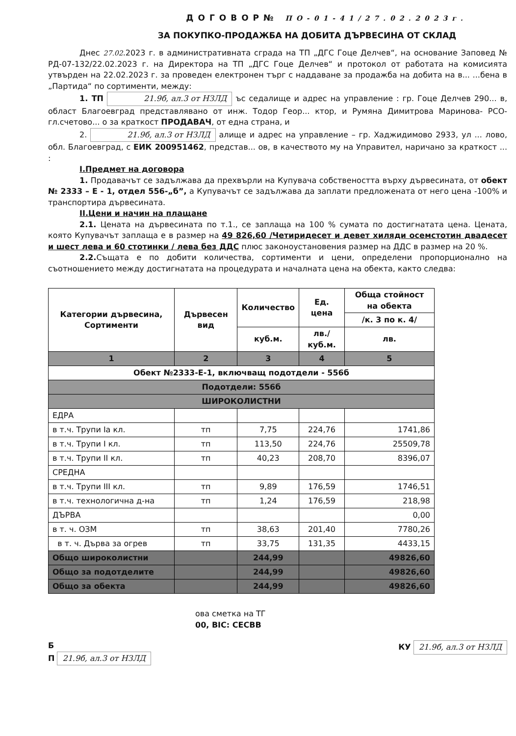ДОГОВОР№ ПО-01-41/27.02.2023г.
ЗА ПОКУПКО-ПРОДАЖБА НА ДОБИТА ДЪРВЕСИНА ОТ СКЛАД
Днес 27.02.2023 г. в административната сграда на ТП „ДГС Гоце Делчев“, на основание Заповед № РД-07-132/22.02.2023 г. на Директора на ТП „ДГС Гоце Делчев“ и протокол от работата на комисията утвърден на 22.02.2023 г. за проведен електронен търг с наддаване за продажба на добита на в... ...бена в „Партида“ по сортименти, между:
1. ТП 21.9б, ал.3 от НЗЛД ъс седалище и адрес на управление : гр. Гоце Делчев 290... в, област Благоевград представлявано от инж. Тодор Геор... ктор, и Румяна Димитрова Маринова- РСО-гл.счетово... о за краткост ПРОДАВАЧ, от една страна, и
2. 21.9б, ал.3 от НЗЛД алище и адрес на управление – гр. Хаджидимово 2933, ул ... лово, обл. Благоевград, с ЕИК 200951462, представ... ов, в качеството му на Управител, наричано за краткост ... :
I.Предмет на договора
1. Продавачът се задължава да прехвърли на Купувача собствеността върху дървесината, от обект № 2333 – Е - 1, отдел 556-„б”, а Купувачът се задължава да заплати предложената от него цена -100% и транспортира дървесината.
II.Цени и начин на плащане
2.1. Цената на дървесината по т.1., се заплаща на 100 % сумата по достигнатата цена. Цената, която Купувачът заплаща е в размер на 49 826,60 /Четиридесет и девет хиляди осемстотин двадесет и шест лева и 60 стотинки / лева без ДДС плюс законоустановения размер на ДДС в размер на 20 %.
2.2. Същата е по добити количества, сортименти и цени, определени пропорционално на съотношението между достигнатата на процедурата и началната цена на обекта, както следва:
| Категории дървесина, Сортименти | Дървесен вид | Количество | Ед. цена | Обща стойност на обекта |
| --- | --- | --- | --- | --- |
| | | | | /к. 3 по к. 4/ |
| | | куб.м. | лв./куб.м. | лв. |
| 1 | 2 | 3 | 4 | 5 |
| Обект №2333-Е-1, включващ подотдели - 556б | | | | |
| Подотдели: 556б | | | | |
| ШИРОКОЛИСТНИ | | | | |
| ЕДРА | | | | |
| в т.ч. Трупи Iа кл. | тп | 7,75 | 224,76 | 1741,86 |
| в т.ч. Трупи I кл. | тп | 113,50 | 224,76 | 25509,78 |
| в т.ч. Трупи II кл. | тп | 40,23 | 208,70 | 8396,07 |
| СРЕДНА | | | | |
| в т.ч. Трупи III кл. | тп | 9,89 | 176,59 | 1746,51 |
| в т.ч. технологична д-на | тп | 1,24 | 176,59 | 218,98 |
| ДЪРВА | | | | 0,00 |
| в т. ч. ОЗМ | тп | 38,63 | 201,40 | 7780,26 |
| в т. ч. Дърва за огрев | тп | 33,75 | 131,35 | 4433,15 |
| Общо широколистни | | 244,99 | | 49826,60 |
| Общо за подотделите | | 244,99 | | 49826,60 |
| Общо за обекта | | 244,99 | | 49826,60 |
ова сметка на ТГ
00, BIC: CECBB
Б
П 21.9б, ал.3 от НЗЛД
КУ 21.9б, ал.3 от НЗЛД